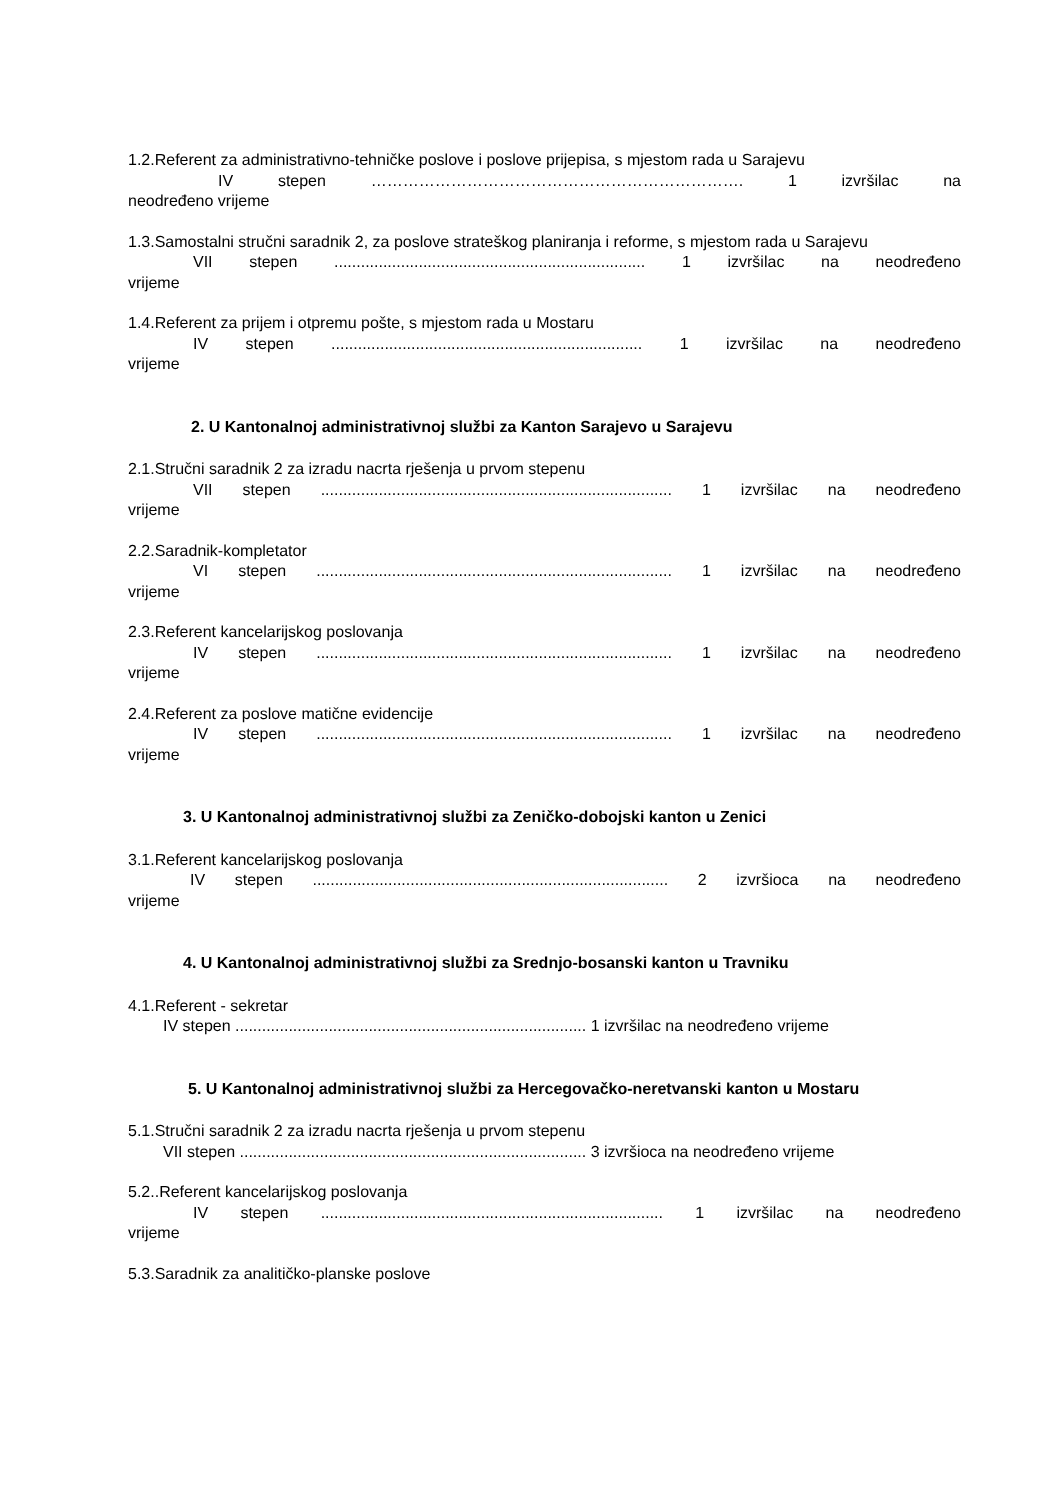1.2.Referent za administrativno-tehničke poslove i poslove prijepisa, s mjestom rada u Sarajevu
IV stepen ……………………………………………………………. 1 izvršilac na
neodređeno vrijeme
1.3.Samostalni stručni saradnik 2, za poslove strateškog planiranja i reforme, s mjestom rada u Sarajevu
VII stepen ...................................................................... 1 izvršilac na neodređeno
vrijeme
1.4.Referent za prijem i otpremu pošte, s mjestom rada u Mostaru
IV stepen ...................................................................... 1 izvršilac na neodređeno
vrijeme
2. U Kantonalnoj administrativnoj službi za Kanton Sarajevo u Sarajevu
2.1.Stručni saradnik 2 za izradu nacrta rješenja u prvom stepenu
VII stepen ............................................................................... 1 izvršilac na neodređeno
vrijeme
2.2.Saradnik-kompletator
VI stepen ................................................................................ 1 izvršilac na neodređeno
vrijeme
2.3.Referent kancelarijskog poslovanja
IV stepen ................................................................................ 1 izvršilac na neodređeno
vrijeme
2.4.Referent za poslove matične evidencije
IV stepen ................................................................................ 1 izvršilac na neodređeno
vrijeme
3. U Kantonalnoj administrativnoj službi za Zeničko-dobojski kanton u Zenici
3.1.Referent kancelarijskog poslovanja
IV stepen ................................................................................ 2 izvršioca na neodređeno
vrijeme
4. U Kantonalnoj administrativnoj službi za Srednjo-bosanski kanton u Travniku
4.1.Referent - sekretar
IV stepen ............................................................................... 1 izvršilac na neodređeno vrijeme
5. U Kantonalnoj administrativnoj službi za Hercegovačko-neretvanski kanton u Mostaru
5.1.Stručni saradnik 2 za izradu nacrta rješenja u prvom stepenu
VII stepen .............................................................................. 3 izvršioca na neodređeno vrijeme
5.2..Referent kancelarijskog poslovanja
IV stepen ............................................................................. 1 izvršilac na neodređeno
vrijeme
5.3.Saradnik za analitičko-planske poslove